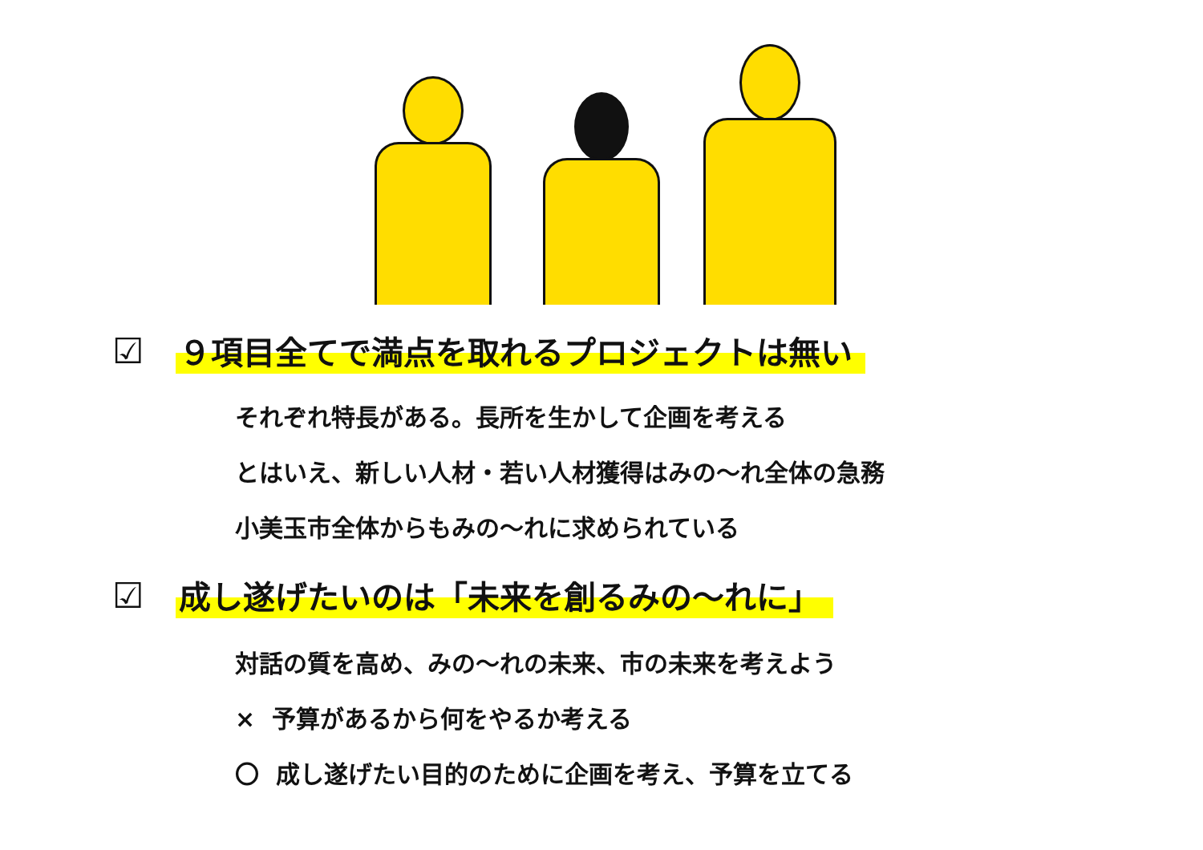☑ ９項目全てで満点を取れるプロジェクトは無い
それぞれ特長がある。長所を生かして企画を考える
とはいえ、新しい人材・若い人材獲得はみの～れ全体の急務
小美玉市全体からもみの～れに求められている
☑ 成し遂げたいのは「未来を創るみの～れに」
対話の質を高め、みの～れの未来、市の未来を考えよう
× 予算があるから何をやるか考える
〇 成し遂げたい目的のために企画を考え、予算を立てる